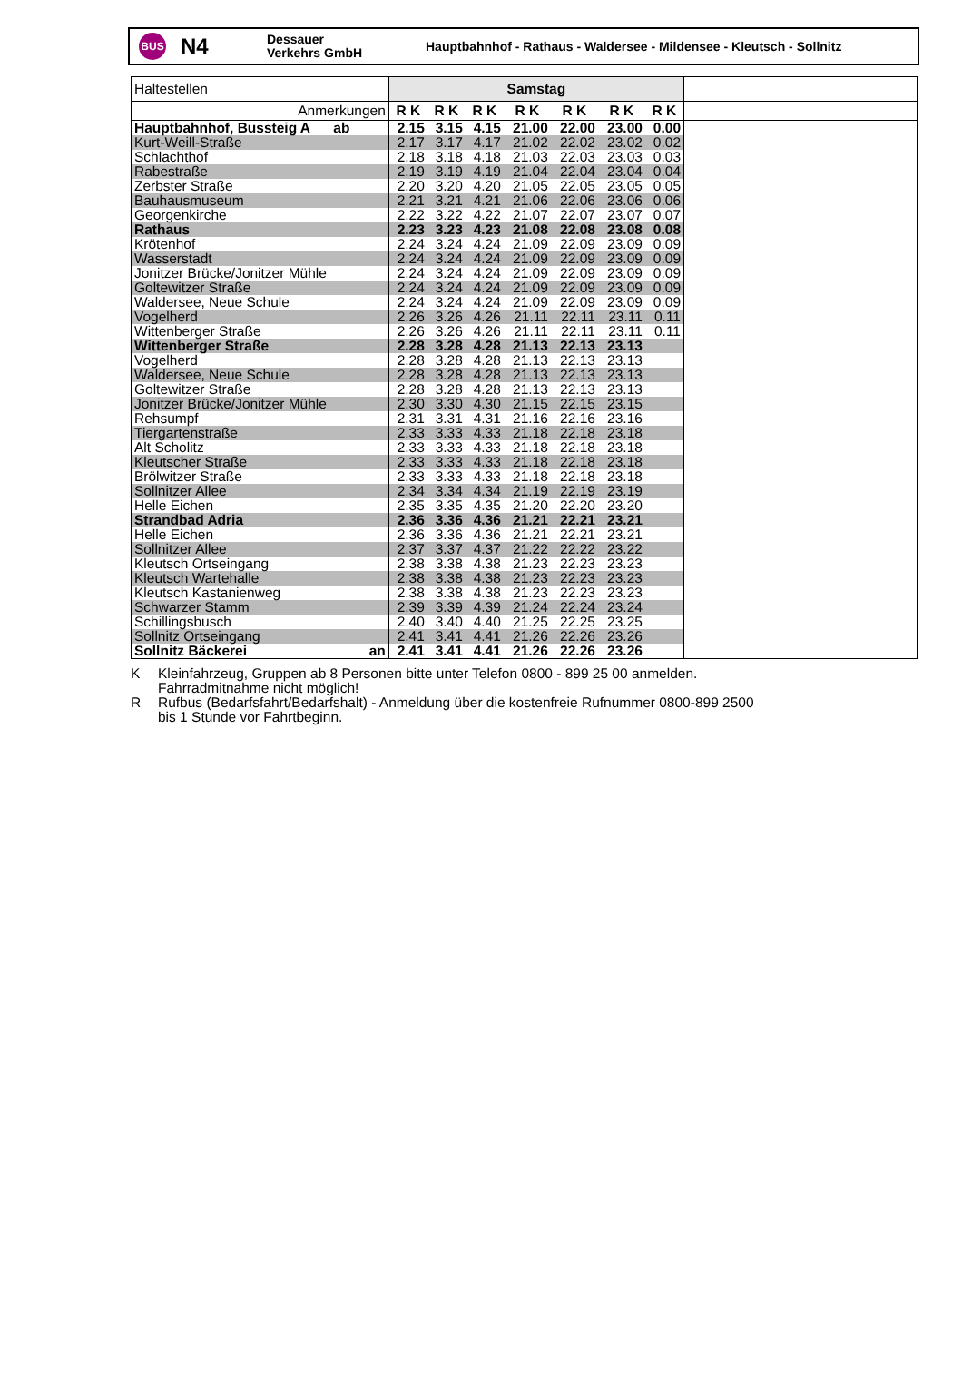BUS
N4
Dessauer
Verkehrs GmbH
Hauptbahnhof - Rathaus - Waldersee - Mildensee - Kleutsch - Sollnitz
| Haltestellen | Samstag | | | | | | | |
| Anmerkungen | R K | R K | R K | R K | R K | R K | R K | |
| Hauptbahnhof, Bussteig A ab | 2.15 | 3.15 | 4.15 | 21.00 | 22.00 | 23.00 | 0.00 | |
| Kurt-Weill-Straße | 2.17 | 3.17 | 4.17 | 21.02 | 22.02 | 23.02 | 0.02 | |
| Schlachthof | 2.18 | 3.18 | 4.18 | 21.03 | 22.03 | 23.03 | 0.03 | |
| Rabestraße | 2.19 | 3.19 | 4.19 | 21.04 | 22.04 | 23.04 | 0.04 | |
| Zerbster Straße | 2.20 | 3.20 | 4.20 | 21.05 | 22.05 | 23.05 | 0.05 | |
| Bauhausmuseum | 2.21 | 3.21 | 4.21 | 21.06 | 22.06 | 23.06 | 0.06 | |
| Georgenkirche | 2.22 | 3.22 | 4.22 | 21.07 | 22.07 | 23.07 | 0.07 | |
| Rathaus | 2.23 | 3.23 | 4.23 | 21.08 | 22.08 | 23.08 | 0.08 | |
| Krötenhof | 2.24 | 3.24 | 4.24 | 21.09 | 22.09 | 23.09 | 0.09 | |
| Wasserstadt | 2.24 | 3.24 | 4.24 | 21.09 | 22.09 | 23.09 | 0.09 | |
| Jonitzer Brücke/Jonitzer Mühle | 2.24 | 3.24 | 4.24 | 21.09 | 22.09 | 23.09 | 0.09 | |
| Goltewitzer Straße | 2.24 | 3.24 | 4.24 | 21.09 | 22.09 | 23.09 | 0.09 | |
| Waldersee, Neue Schule | 2.24 | 3.24 | 4.24 | 21.09 | 22.09 | 23.09 | 0.09 | |
| Vogelherd | 2.26 | 3.26 | 4.26 | 21.11 | 22.11 | 23.11 | 0.11 | |
| Wittenberger Straße | 2.26 | 3.26 | 4.26 | 21.11 | 22.11 | 23.11 | 0.11 | |
| Wittenberger Straße | 2.28 | 3.28 | 4.28 | 21.13 | 22.13 | 23.13 | | |
| Vogelherd | 2.28 | 3.28 | 4.28 | 21.13 | 22.13 | 23.13 | | |
| Waldersee, Neue Schule | 2.28 | 3.28 | 4.28 | 21.13 | 22.13 | 23.13 | | |
| Goltewitzer Straße | 2.28 | 3.28 | 4.28 | 21.13 | 22.13 | 23.13 | | |
| Jonitzer Brücke/Jonitzer Mühle | 2.30 | 3.30 | 4.30 | 21.15 | 22.15 | 23.15 | | |
| Rehsumpf | 2.31 | 3.31 | 4.31 | 21.16 | 22.16 | 23.16 | | |
| Tiergartenstraße | 2.33 | 3.33 | 4.33 | 21.18 | 22.18 | 23.18 | | |
| Alt Scholitz | 2.33 | 3.33 | 4.33 | 21.18 | 22.18 | 23.18 | | |
| Kleutscher Straße | 2.33 | 3.33 | 4.33 | 21.18 | 22.18 | 23.18 | | |
| Brölwitzer Straße | 2.33 | 3.33 | 4.33 | 21.18 | 22.18 | 23.18 | | |
| Sollnitzer Allee | 2.34 | 3.34 | 4.34 | 21.19 | 22.19 | 23.19 | | |
| Helle Eichen | 2.35 | 3.35 | 4.35 | 21.20 | 22.20 | 23.20 | | |
| Strandbad Adria | 2.36 | 3.36 | 4.36 | 21.21 | 22.21 | 23.21 | | |
| Helle Eichen | 2.36 | 3.36 | 4.36 | 21.21 | 22.21 | 23.21 | | |
| Sollnitzer Allee | 2.37 | 3.37 | 4.37 | 21.22 | 22.22 | 23.22 | | |
| Kleutsch Ortseingang | 2.38 | 3.38 | 4.38 | 21.23 | 22.23 | 23.23 | | |
| Kleutsch Wartehalle | 2.38 | 3.38 | 4.38 | 21.23 | 22.23 | 23.23 | | |
| Kleutsch Kastanienweg | 2.38 | 3.38 | 4.38 | 21.23 | 22.23 | 23.23 | | |
| Schwarzer Stamm | 2.39 | 3.39 | 4.39 | 21.24 | 22.24 | 23.24 | | |
| Schillingsbusch | 2.40 | 3.40 | 4.40 | 21.25 | 22.25 | 23.25 | | |
| Sollnitz Ortseingang | 2.41 | 3.41 | 4.41 | 21.26 | 22.26 | 23.26 | | |
| Sollnitz Bäckerei an | 2.41 | 3.41 | 4.41 | 21.26 | 22.26 | 23.26 | | |
K Kleinfahrzeug, Gruppen ab 8 Personen bitte unter Telefon 0800 - 899 25 00 anmelden.
Fahrradmitnahme nicht möglich!
R Rufbus (Bedarfsfahrt/Bedarfshalt) - Anmeldung über die kostenfreie Rufnummer 0800-899 2500
bis 1 Stunde vor Fahrtbeginn.